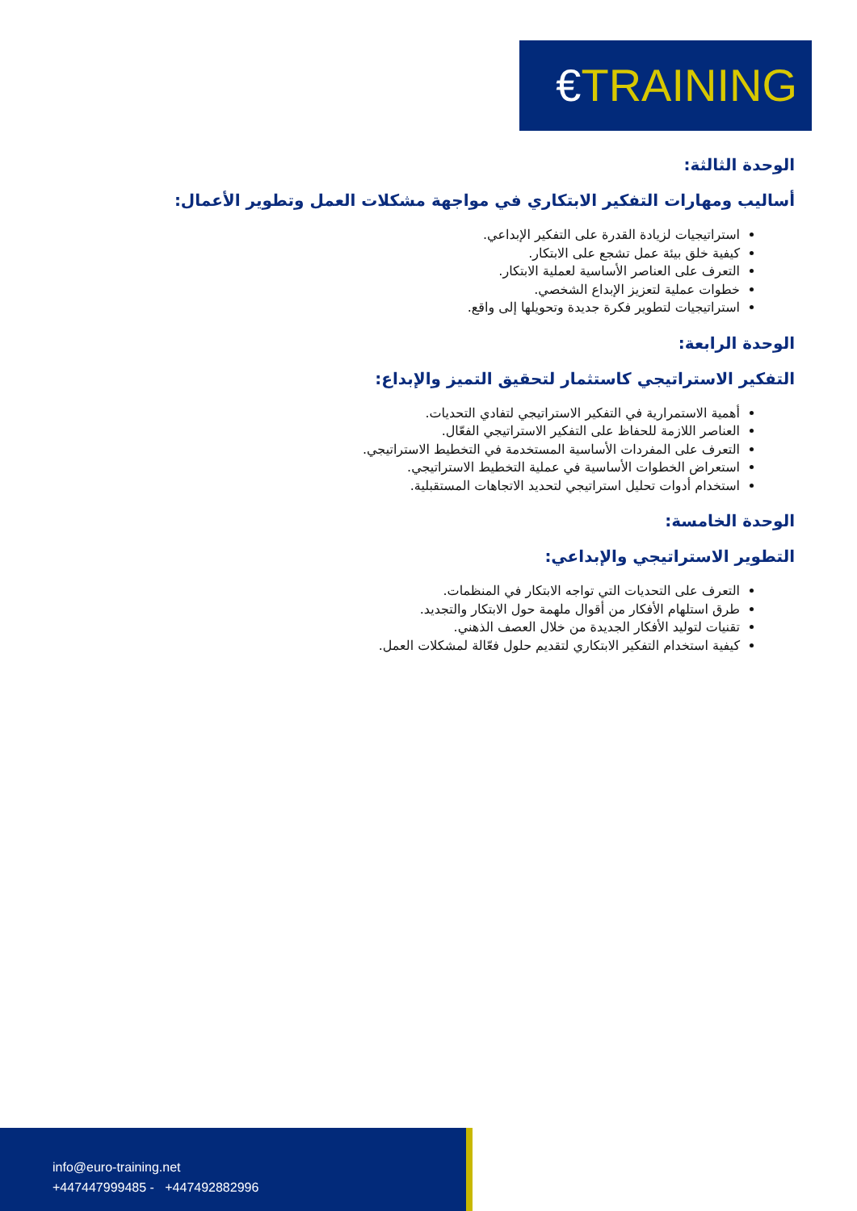€TRAINING
الوحدة الثالثة:
أساليب ومهارات التفكير الابتكاري في مواجهة مشكلات العمل وتطوير الأعمال:
استراتيجيات لزيادة القدرة على التفكير الإبداعي.
كيفية خلق بيئة عمل تشجع على الابتكار.
التعرف على العناصر الأساسية لعملية الابتكار.
خطوات عملية لتعزيز الإبداع الشخصي.
استراتيجيات لتطوير فكرة جديدة وتحويلها إلى واقع.
الوحدة الرابعة:
التفكير الاستراتيجي كاستثمار لتحقيق التميز والإبداع:
أهمية الاستمرارية في التفكير الاستراتيجي لتفادي التحديات.
العناصر اللازمة للحفاظ على التفكير الاستراتيجي الفعّال.
التعرف على المفردات الأساسية المستخدمة في التخطيط الاستراتيجي.
استعراض الخطوات الأساسية في عملية التخطيط الاستراتيجي.
استخدام أدوات تحليل استراتيجي لتحديد الاتجاهات المستقبلية.
الوحدة الخامسة:
التطوير الاستراتيجي والإبداعي:
التعرف على التحديات التي تواجه الابتكار في المنظمات.
طرق استلهام الأفكار من أقوال ملهمة حول الابتكار والتجديد.
تقنيات لتوليد الأفكار الجديدة من خلال العصف الذهني.
كيفية استخدام التفكير الابتكاري لتقديم حلول فعّالة لمشكلات العمل.
info@euro-training.net
+447447999485 - +447492882996